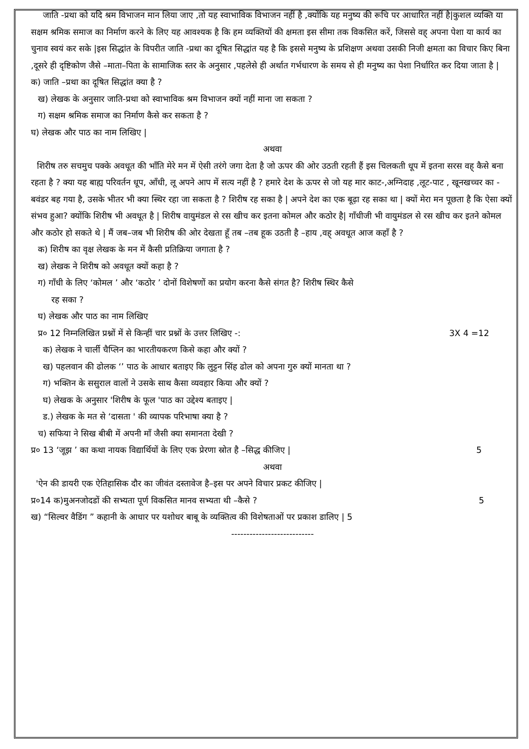जाति -प्रथा को यदि श्रम विभाजन मान लिया जाए ,तो यह स्वाभाविक विभाजन नहीं है ,क्योंकि यह मनुष्य की रूचि पर आधारित नहीं है|कुशल व्यक्ति या सक्षम श्रमिक समाज का निर्माण करने के लिए यह आवश्यक है कि हम व्यक्तियों की क्षमता इस सीमा तक विकसित करें, जिससे वह् अपना पेशा या कार्य का चुनाव स्वयं कर सके |इस सिद्धांत के विपरीत जाति -प्रथा का दूषित सिद्धांत यह है कि इससे मनुष्य के प्रशिक्षण अथवा उसकी निजी क्षमता का विचार किए बिना ,दूसरे ही दृष्टिकोण जैसे –माता–पिता के सामाजिक स्तर के अनुसार ,पहलेसे ही अर्थात गर्भधारण के समय से ही मनुष्य का पेशा निर्धारित कर दिया जाता है |
क) जाति –प्रथा का दूषित सिद्धांत क्या है ?
ख) लेखक के अनुसार जाति-प्रथा को स्वाभाविक श्रम विभाजन क्यों नहीं माना जा सकता ?
ग) सक्षम श्रमिक समाज का निर्माण कैसे कर सकता है ?
घ) लेखक और पाठ का नाम लिखिए |
अथवा
शिरीष तरु सचमुच पक्के अवधूत की भाँति मेरे मन में ऐसी तरंगे जगा देता है जो ऊपर की ओर उठती रहती हैं इस चिलकती धूप में इतना सरस वह् कैसे बना रहता है ? क्या यह बाह्य परिवर्तन धूप, आँधी, लू अपने आप में सत्य नहीं है ? हमारे देश के ऊपर से जो यह मार काट-,अग्निदाह ,लूट-पाट , खूनखच्चर का - बवंडर बह गया है, उसके भीतर भी क्या स्थिर रहा जा सकता है ? शिरीष रह सका है | अपने देश का एक बूढ़ा रह सका था | क्यों मेरा मन पूछता है कि ऐसा क्यों संभव हुआ? क्योंकि शिरीष भी अवधूत है | शिरीष वायुमंडल से रस खीच कर इतना कोमल और कठोर है| गाँधीजी भी वायुमंडल से रस खीच कर इतने कोमल और कठोर हो सकते थे | मैं जब–जब भी शिरीष की ओर देखता हूँ तब –तब हूक उठती है –हाय ,वह् अवधूत आज कहाँ है ?
क) शिरीष का वृक्ष लेखक के मन में कैसी प्रतिक्रिया जगाता है ?
ख) लेखक ने शिरीष को अवधूत क्यों कहा है ?
ग) गाँधी के लिए ‘कोमल ’ और ‘कठोर ’ दोनों विशेषणों का प्रयोग करना कैसे संगत है? शिरीष स्थिर कैसे
रह सका ?
घ) लेखक और पाठ का नाम लिखिए
प्र० 12 निम्नलिखित प्रश्नों में से किन्हीं चार प्रश्नों के उत्तर लिखिए -: 3X 4 =12
क) लेखक ने चार्ली चैप्लिन का भारतीयकरण किसे कहा और क्यों ?
ख) पहलवान की ढोलक ‘’ पाठ के आधार बताइए कि लुट्टन सिंह ढोल को अपना गुरु क्यों मानता था ?
ग) भक्तिन के ससुराल वालों ने उसके साथ कैसा व्यवहार किया और क्यों ?
घ) लेखक के अनुसार 'शिरीष के फूल 'पाठ का उद्देश्य बताइए |
ड.) लेखक के मत से ‘दासता ' की व्यापक परिभाषा क्या है ?
च) सफिया ने सिख बीबी में अपनी माँ जैसी क्या समानता देखी ?
प्र० 13 ‘जूझ ’ का कथा नायक विद्यार्थियों के लिए एक प्रेरणा स्रोत है –सिद्ध कीजिए | 5
अथवा
'ऐन की डायरी एक ऐतिहासिक दौर का जीवंत दस्तावेज है–इस पर अपने विचार प्रकट कीजिए |
प्र०14 क)मुअनजोदडों की सभ्यता पूर्ण विकसित मानव सभ्यता थी –कैसे ? 5
ख) “सिल्वर वैडिंग ” कहानी के आधार पर यशोधर बाबू के व्यक्तित्व की विशेषताओं पर प्रकाश डालिए | 5
---------------------------